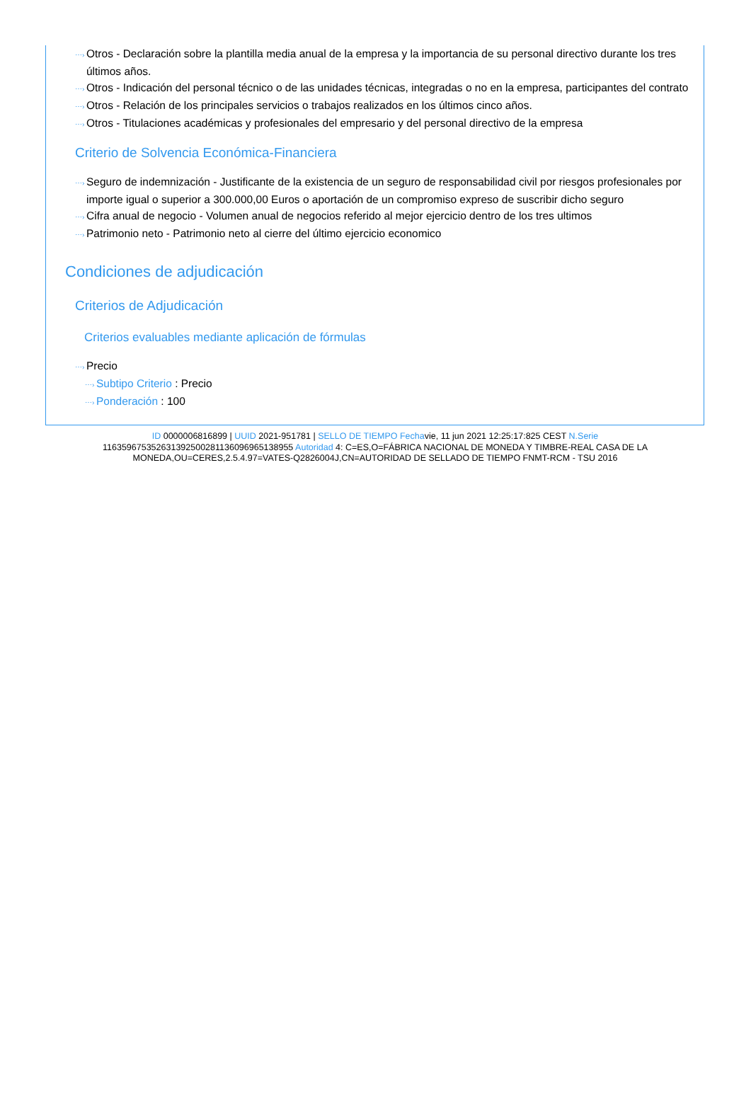⋯› Otros - Declaración sobre la plantilla media anual de la empresa y la importancia de su personal directivo durante los tres últimos años.
⋯› Otros - Indicación del personal técnico o de las unidades técnicas, integradas o no en la empresa, participantes del contrato
⋯› Otros - Relación de los principales servicios o trabajos realizados en los últimos cinco años.
⋯› Otros - Titulaciones académicas y profesionales del empresario y del personal directivo de la empresa
Criterio de Solvencia Económica-Financiera
⋯› Seguro de indemnización - Justificante de la existencia de un seguro de responsabilidad civil por riesgos profesionales por importe igual o superior a 300.000,00 Euros o aportación de un compromiso expreso de suscribir dicho seguro
⋯› Cifra anual de negocio - Volumen anual de negocios referido al mejor ejercicio dentro de los tres ultimos
⋯› Patrimonio neto - Patrimonio neto al cierre del último ejercicio economico
Condiciones de adjudicación
Criterios de Adjudicación
Criterios evaluables mediante aplicación de fórmulas
⋯› Precio
⋯› Subtipo Criterio : Precio
⋯› Ponderación : 100
ID 0000006816899 | UUID 2021-951781 | SELLO DE TIEMPO Fechavie, 11 jun 2021 12:25:17:825 CEST N.Serie 116359675352631392500281136096965138955 Autoridad 4: C=ES,O=FÁBRICA NACIONAL DE MONEDA Y TIMBRE-REAL CASA DE LA MONEDA,OU=CERES,2.5.4.97=VATES-Q2826004J,CN=AUTORIDAD DE SELLADO DE TIEMPO FNMT-RCM - TSU 2016